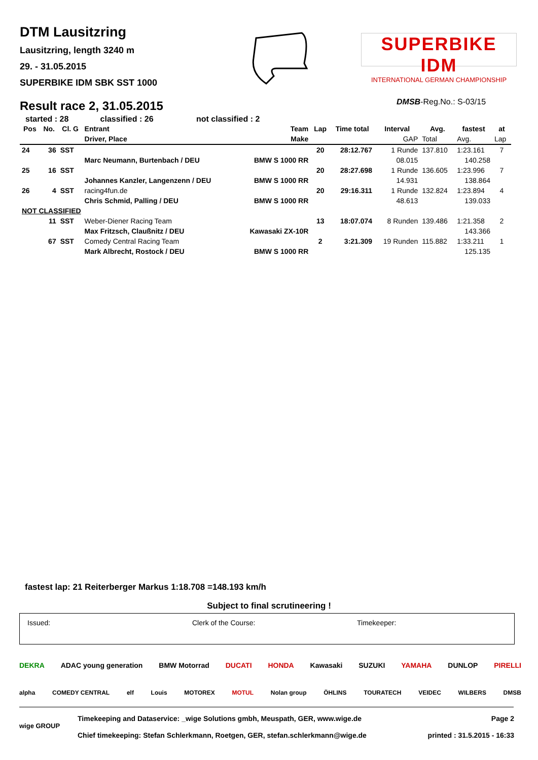DTM Lausitzring
Lausitzring, length 3240 m
29. - 31.05.2015
SUPERBIKE IDM SBK SST 1000
SUPERBIKE IDM
INTERNATIONAL GERMAN CHAMPIONSHIP
Result race 2, 31.05.2015 DMSB-Reg.No.: S-03/15
started : 28 classified : 26 not classified : 2
| Pos | No. | Cl. G | Entrant | Team | Lap | Time total | Interval | Avg. | fastest | at |
| --- | --- | --- | --- | --- | --- | --- | --- | --- | --- | --- |
| | | | Driver, Place | Make | | | GAP | Total | Avg. | Lap |
| 24 | 36 | SST | | | 20 | 28:12.767 | 1 Runde | 137.810 | 1:23.161 | 7 |
| | | | Marc Neumann, Burtenbach / DEU | BMW S 1000 RR | | | 08.015 | | 140.258 | |
| 25 | 16 | SST | | | 20 | 28:27.698 | 1 Runde | 136.605 | 1:23.996 | 7 |
| | | | Johannes Kanzler, Langenzenn / DEU | BMW S 1000 RR | | | 14.931 | | 138.864 | |
| 26 | 4 | SST | racing4fun.de | | 20 | 29:16.311 | 1 Runde | 132.824 | 1:23.894 | 4 |
| | | | Chris Schmid, Palling / DEU | BMW S 1000 RR | | | 48.613 | | 139.033 | |
| NOT CLASSIFIED | | | | | | | | | | |
| | 11 | SST | Weber-Diener Racing Team | | 13 | 18:07.074 | 8 Runden | 139.486 | 1:21.358 | 2 |
| | | | Max Fritzsch, Claußnitz / DEU | Kawasaki ZX-10R | | | | | 143.366 | |
| | 67 | SST | Comedy Central Racing Team | | 2 | 3:21.309 | 19 Runden | 115.882 | 1:33.211 | 1 |
| | | | Mark Albrecht, Rostock / DEU | BMW S 1000 RR | | | | | 125.135 | |
fastest lap: 21 Reiterberger Markus 1:18.708 =148.193 km/h
Subject to final scrutineering !
Issued: Clerk of the Course: Timekeeper:
DEKRA ADAC young generation BMW Motorrad DUCATI HONDA Kawasaki SUZUKI YAMAHA DUNLOP PIRELLI
alpha COMEDY CENTRAL elf Louis MOTOREX MOTUL Nolan group ÖHLINS TOURATECH VEIDEC WILBERS DMSB
wige GROUP
Timekeeping and Dataservice: _wige Solutions gmbh, Meuspath, GER, www.wige.de
Chief timekeeping: Stefan Schlerkmann, Roetgen, GER, stefan.schlerkmann@wige.de
Page 2
printed : 31.5.2015 - 16:33